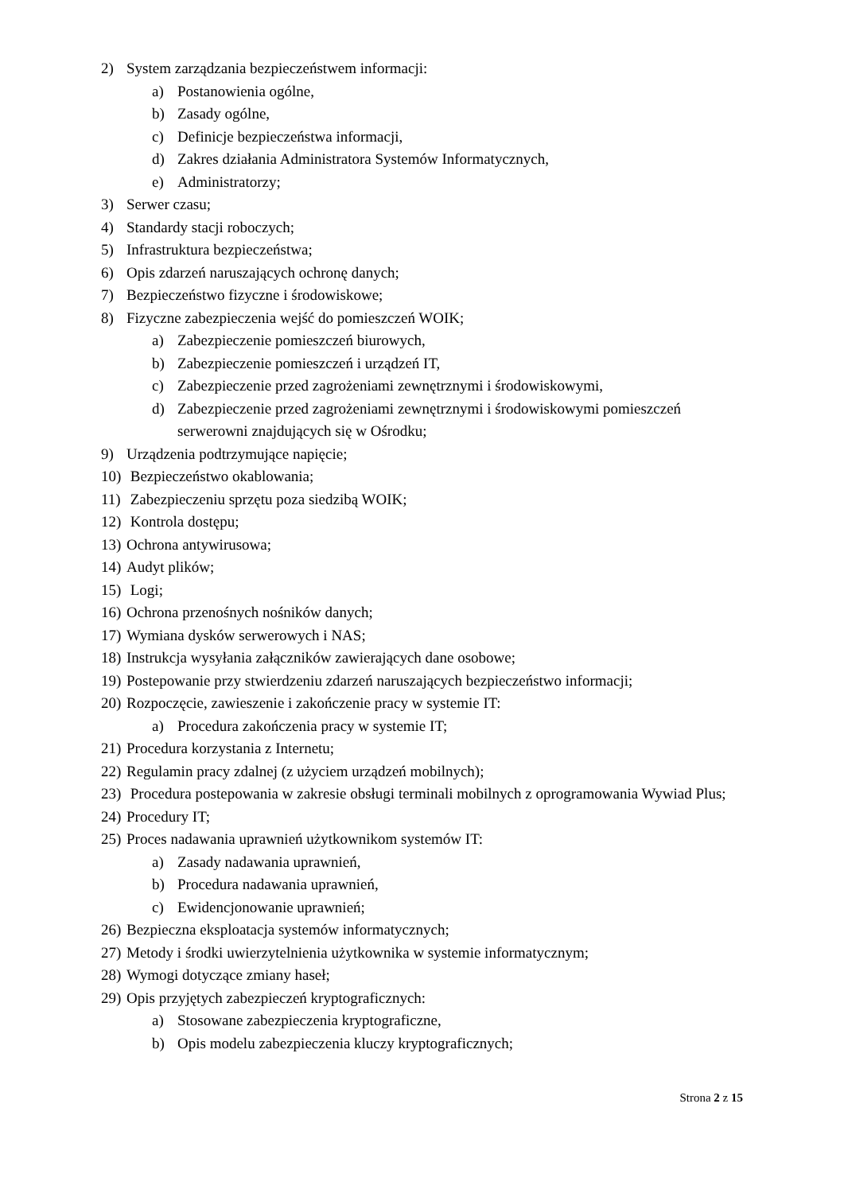2) System zarządzania bezpieczeństwem informacji:
a) Postanowienia ogólne,
b) Zasady ogólne,
c) Definicje bezpieczeństwa informacji,
d) Zakres działania Administratora Systemów Informatycznych,
e) Administratorzy;
3) Serwer czasu;
4) Standardy stacji roboczych;
5) Infrastruktura bezpieczeństwa;
6) Opis zdarzeń naruszających ochronę danych;
7) Bezpieczeństwo fizyczne i środowiskowe;
8) Fizyczne zabezpieczenia wejść do pomieszczeń WOIK;
a) Zabezpieczenie pomieszczeń biurowych,
b) Zabezpieczenie pomieszczeń i urządzeń IT,
c) Zabezpieczenie przed zagrożeniami zewnętrznymi i środowiskowymi,
d) Zabezpieczenie przed zagrożeniami zewnętrznymi i środowiskowymi pomieszczeń serwerowni znajdujących się w Ośrodku;
9) Urządzenia podtrzymujące napięcie;
10) Bezpieczeństwo okablowania;
11) Zabezpieczeniu sprzętu poza siedzibą WOIK;
12) Kontrola dostępu;
13) Ochrona antywirusowa;
14) Audyt plików;
15) Logi;
16) Ochrona przenośnych nośników danych;
17) Wymiana dysków serwerowych i NAS;
18) Instrukcja wysyłania załączników zawierających dane osobowe;
19) Postepowanie przy stwierdzeniu zdarzeń naruszających bezpieczeństwo informacji;
20) Rozpoczęcie, zawieszenie i zakończenie pracy w systemie IT:
a) Procedura zakończenia pracy w systemie IT;
21) Procedura korzystania z Internetu;
22) Regulamin pracy zdalnej (z użyciem urządzeń mobilnych);
23) Procedura postepowania w zakresie obsługi terminali mobilnych z oprogramowania Wywiad Plus;
24) Procedury IT;
25) Proces nadawania uprawnień użytkownikom systemów IT:
a) Zasady nadawania uprawnień,
b) Procedura nadawania uprawnień,
c) Ewidencjonowanie uprawnień;
26) Bezpieczna eksploatacja systemów informatycznych;
27) Metody i środki uwierzytelnienia użytkownika w systemie informatycznym;
28) Wymogi dotyczące zmiany haseł;
29) Opis przyjętych zabezpieczeń kryptograficznych:
a) Stosowane zabezpieczenia kryptograficzne,
b) Opis modelu zabezpieczenia kluczy kryptograficznych;
Strona 2 z 15